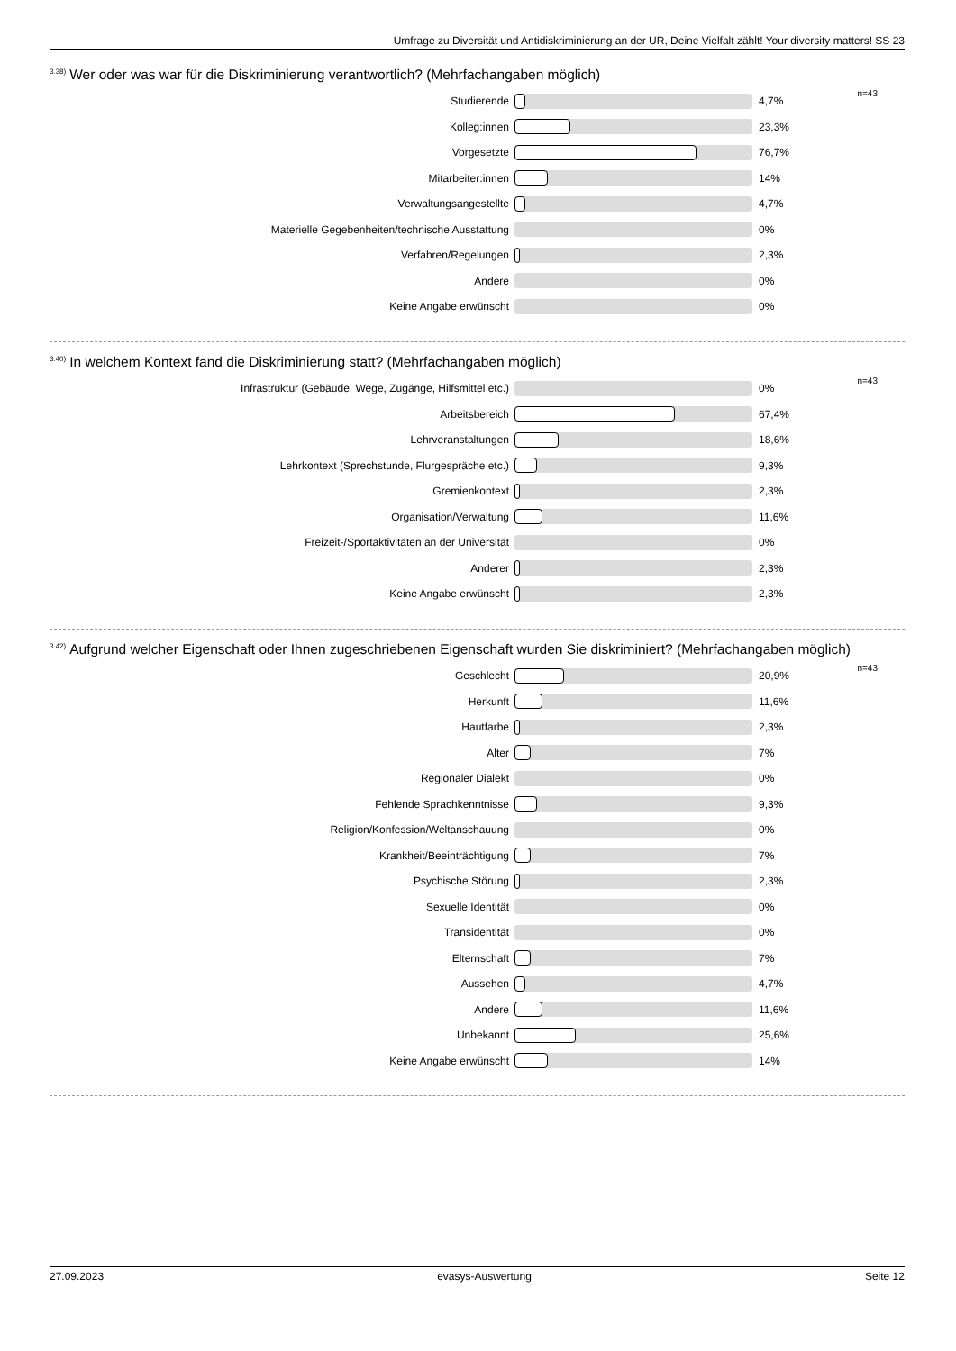Umfrage zu Diversität und Antidiskriminierung an der UR, Deine Vielfalt zählt! Your diversity matters! SS 23
<sup>3.38)</sup>Wer oder was war für die Diskriminierung verantwortlich? (Mehrfachangaben möglich)
| Studierende | | 4,7% | n=43 |
| Kolleg:innen | | 23,3% | |
| Vorgesetzte | | 76,7% | |
| Mitarbeiter:innen | | 14% | |
| Verwaltungsangestellte | | 4,7% | |
| Materielle Gegebenheiten/technische Ausstattung | | 0% | |
| Verfahren/Regelungen | | 2,3% | |
| Andere | | 0% | |
| Keine Angabe erwünscht | | 0% | |
<sup>3.40)</sup>In welchem Kontext fand die Diskriminierung statt? (Mehrfachangaben möglich)
| Infrastruktur (Gebäude, Wege, Zugänge, Hilfsmittel etc.) | | 0% | n=43 |
| Arbeitsbereich | | 67,4% | |
| Lehrveranstaltungen | | 18,6% | |
| Lehrkontext (Sprechstunde, Flurgespräche etc.) | | 9,3% | |
| Gremienkontext | | 2,3% | |
| Organisation/Verwaltung | | 11,6% | |
| Freizeit-/Sportaktivitäten an der Universität | | 0% | |
| Anderer | | 2,3% | |
| Keine Angabe erwünscht | | 2,3% | |
<sup>3.42)</sup>Aufgrund welcher Eigenschaft oder Ihnen zugeschriebenen Eigenschaft wurden Sie diskriminiert? (Mehrfachangaben möglich)
| Geschlecht | | 20,9% | n=43 |
| Herkunft | | 11,6% | |
| Hautfarbe | | 2,3% | |
| Alter | | 7% | |
| Regionaler Dialekt | | 0% | |
| Fehlende Sprachkenntnisse | | 9,3% | |
| Religion/Konfession/Weltanschauung | | 0% | |
| Krankheit/Beeinträchtigung | | 7% | |
| Psychische Störung | | 2,3% | |
| Sexuelle Identität | | 0% | |
| Transidentität | | 0% | |
| Elternschaft | | 7% | |
| Aussehen | | 4,7% | |
| Andere | | 11,6% | |
| Unbekannt | | 25,6% | |
| Keine Angabe erwünscht | | 14% | |
27.09.2023 evasys-Auswertung Seite 12